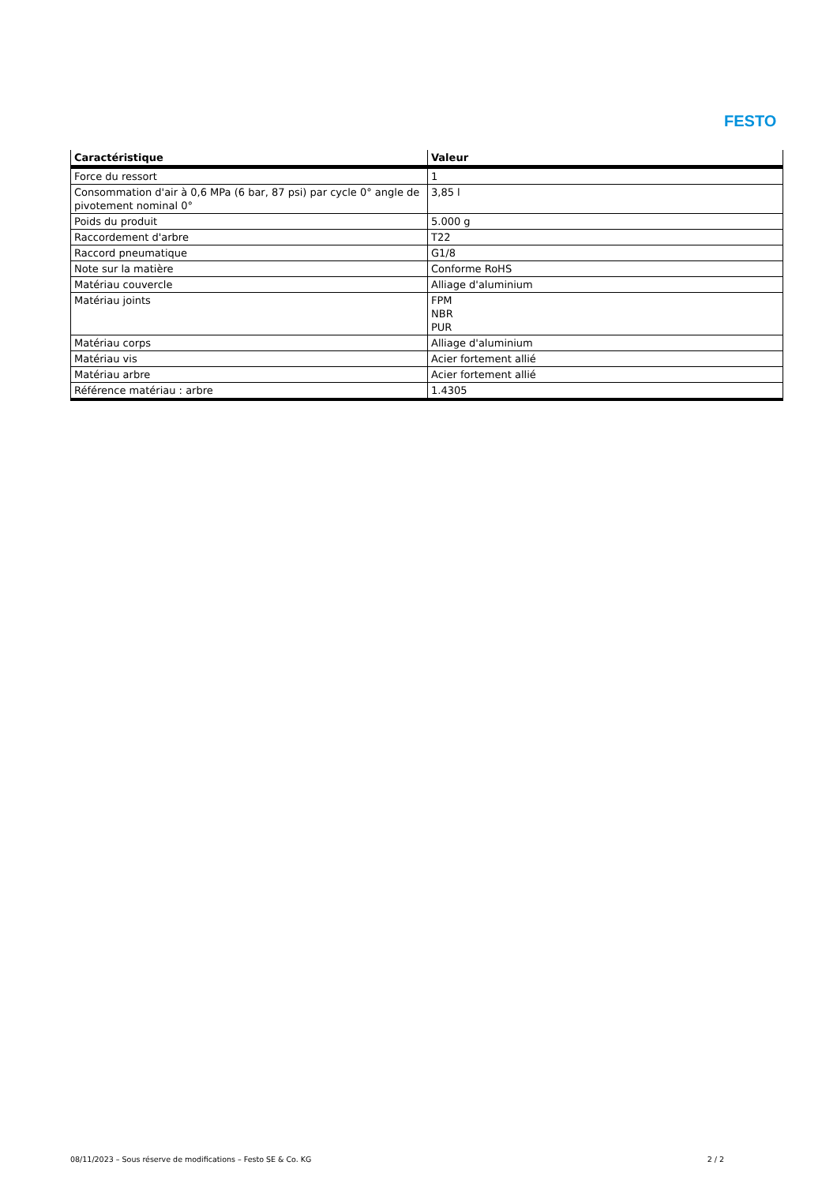FESTO
| Caractéristique | Valeur |
| --- | --- |
| Force du ressort | 1 |
| Consommation d'air à 0,6 MPa (6 bar, 87 psi) par cycle 0° angle de pivotement nominal 0° | 3,85 l |
| Poids du produit | 5.000 g |
| Raccordement d'arbre | T22 |
| Raccord pneumatique | G1/8 |
| Note sur la matière | Conforme RoHS |
| Matériau couvercle | Alliage d'aluminium |
| Matériau joints | FPM NBR PUR |
| Matériau corps | Alliage d'aluminium |
| Matériau vis | Acier fortement allié |
| Matériau arbre | Acier fortement allié |
| Référence matériau : arbre | 1.4305 |
08/11/2023 – Sous réserve de modifications – Festo SE & Co. KG 2 / 2